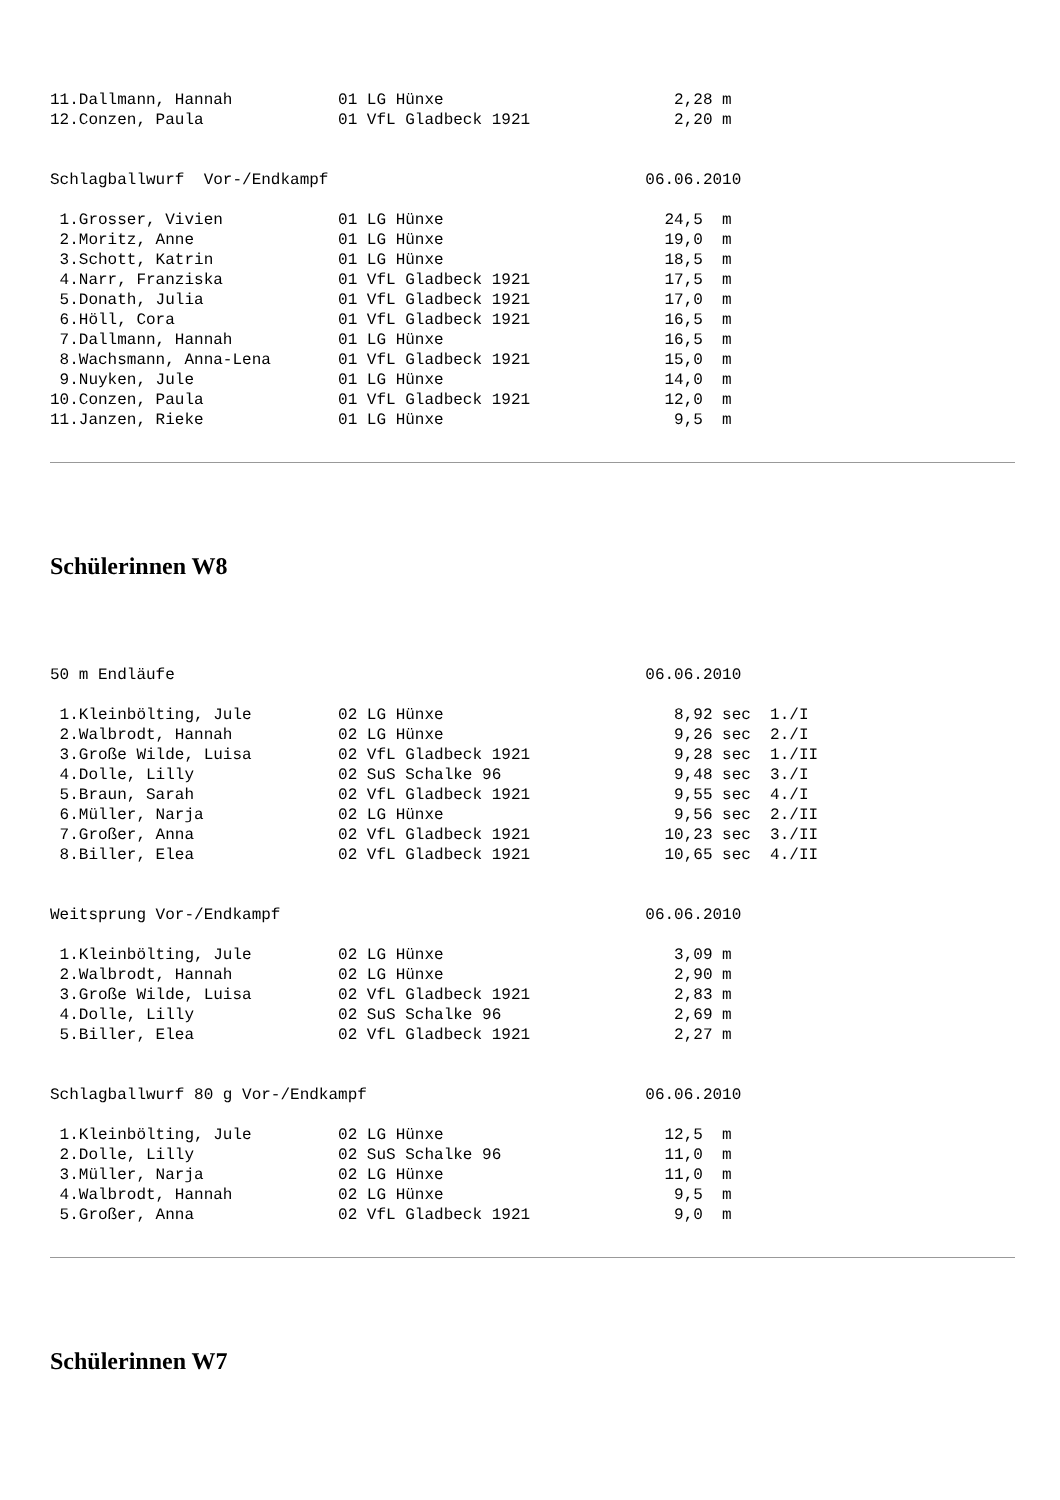11.Dallmann, Hannah           01 LG Hünxe                        2,28 m
12.Conzen, Paula              01 VfL Gladbeck 1921               2,20 m
Schlagballwurf  Vor-/Endkampf                                 06.06.2010
 1.Grosser, Vivien            01 LG Hünxe                       24,5  m
 2.Moritz, Anne               01 LG Hünxe                       19,0  m
 3.Schott, Katrin             01 LG Hünxe                       18,5  m
 4.Narr, Franziska            01 VfL Gladbeck 1921              17,5  m
 5.Donath, Julia              01 VfL Gladbeck 1921              17,0  m
 6.Höll, Cora                 01 VfL Gladbeck 1921              16,5  m
 7.Dallmann, Hannah           01 LG Hünxe                       16,5  m
 8.Wachsmann, Anna-Lena       01 VfL Gladbeck 1921              15,0  m
 9.Nuyken, Jule               01 LG Hünxe                       14,0  m
10.Conzen, Paula              01 VfL Gladbeck 1921              12,0  m
11.Janzen, Rieke              01 LG Hünxe                        9,5  m
Schülerinnen W8
50 m Endläufe                                                 06.06.2010
 1.Kleinbölting, Jule         02 LG Hünxe                        8,92 sec  1./I
 2.Walbrodt, Hannah           02 LG Hünxe                        9,26 sec  2./I
 3.Große Wilde, Luisa         02 VfL Gladbeck 1921               9,28 sec  1./II
 4.Dolle, Lilly               02 SuS Schalke 96                  9,48 sec  3./I
 5.Braun, Sarah               02 VfL Gladbeck 1921               9,55 sec  4./I
 6.Müller, Narja              02 LG Hünxe                        9,56 sec  2./II
 7.Großer, Anna               02 VfL Gladbeck 1921              10,23 sec  3./II
 8.Biller, Elea               02 VfL Gladbeck 1921              10,65 sec  4./II
Weitsprung Vor-/Endkampf                                      06.06.2010
 1.Kleinbölting, Jule         02 LG Hünxe                        3,09 m
 2.Walbrodt, Hannah           02 LG Hünxe                        2,90 m
 3.Große Wilde, Luisa         02 VfL Gladbeck 1921               2,83 m
 4.Dolle, Lilly               02 SuS Schalke 96                  2,69 m
 5.Biller, Elea               02 VfL Gladbeck 1921               2,27 m
Schlagballwurf 80 g Vor-/Endkampf                             06.06.2010
 1.Kleinbölting, Jule         02 LG Hünxe                       12,5  m
 2.Dolle, Lilly               02 SuS Schalke 96                 11,0  m
 3.Müller, Narja              02 LG Hünxe                       11,0  m
 4.Walbrodt, Hannah           02 LG Hünxe                        9,5  m
 5.Großer, Anna               02 VfL Gladbeck 1921               9,0  m
Schülerinnen W7